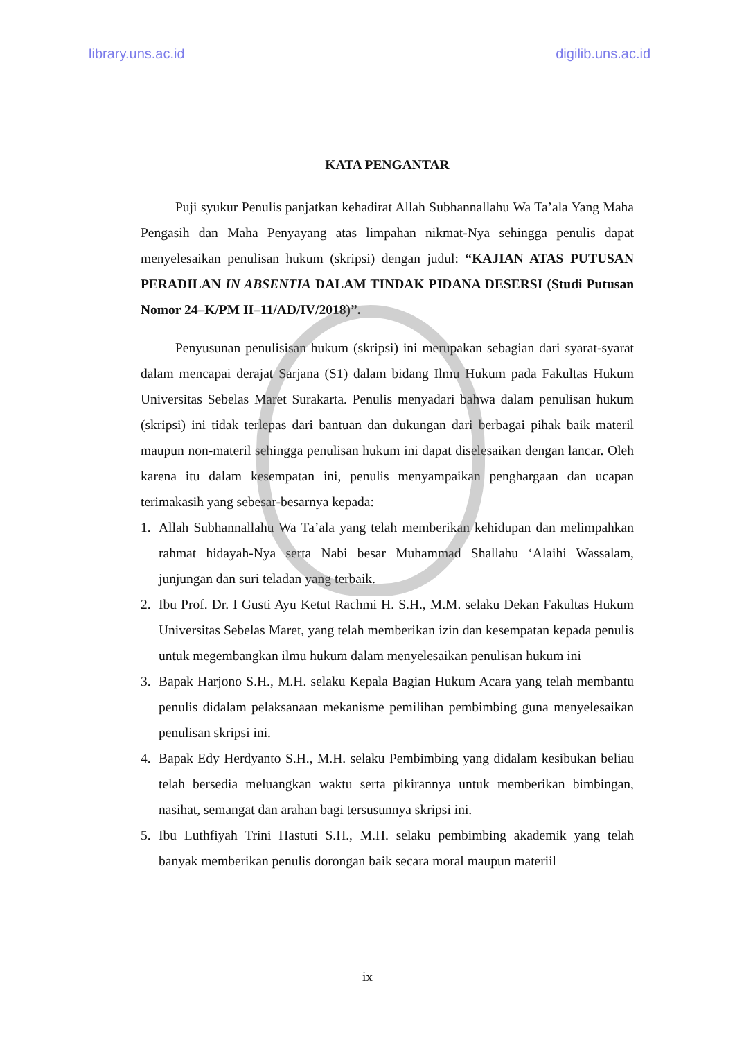library.uns.ac.id digilib.uns.ac.id
KATA PENGANTAR
Puji syukur Penulis panjatkan kehadirat Allah Subhannallahu Wa Ta’ala Yang Maha Pengasih dan Maha Penyayang atas limpahan nikmat-Nya sehingga penulis dapat menyelesaikan penulisan hukum (skripsi) dengan judul: “KAJIAN ATAS PUTUSAN PERADILAN IN ABSENTIA DALAM TINDAK PIDANA DESERSI (Studi Putusan Nomor 24–K/PM II–11/AD/IV/2018)”.
Penyusunan penulisisan hukum (skripsi) ini merupakan sebagian dari syarat-syarat dalam mencapai derajat Sarjana (S1) dalam bidang Ilmu Hukum pada Fakultas Hukum Universitas Sebelas Maret Surakarta. Penulis menyadari bahwa dalam penulisan hukum (skripsi) ini tidak terlepas dari bantuan dan dukungan dari berbagai pihak baik materil maupun non-materil sehingga penulisan hukum ini dapat diselesaikan dengan lancar. Oleh karena itu dalam kesempatan ini, penulis menyampaikan penghargaan dan ucapan terimakasih yang sebesar-besarnya kepada:
1. Allah Subhannallahu Wa Ta’ala yang telah memberikan kehidupan dan melimpahkan rahmat hidayah-Nya serta Nabi besar Muhammad Shallahu ‘Alaihi Wassalam, junjungan dan suri teladan yang terbaik.
2. Ibu Prof. Dr. I Gusti Ayu Ketut Rachmi H. S.H., M.M. selaku Dekan Fakultas Hukum Universitas Sebelas Maret, yang telah memberikan izin dan kesempatan kepada penulis untuk megembangkan ilmu hukum dalam menyelesaikan penulisan hukum ini
3. Bapak Harjono S.H., M.H. selaku Kepala Bagian Hukum Acara yang telah membantu penulis didalam pelaksanaan mekanisme pemilihan pembimbing guna menyelesaikan penulisan skripsi ini.
4. Bapak Edy Herdyanto S.H., M.H. selaku Pembimbing yang didalam kesibukan beliau telah bersedia meluangkan waktu serta pikirannya untuk memberikan bimbingan, nasihat, semangat dan arahan bagi tersusunnya skripsi ini.
5. Ibu Luthfiyah Trini Hastuti S.H., M.H. selaku pembimbing akademik yang telah banyak memberikan penulis dorongan baik secara moral maupun materiil
ix